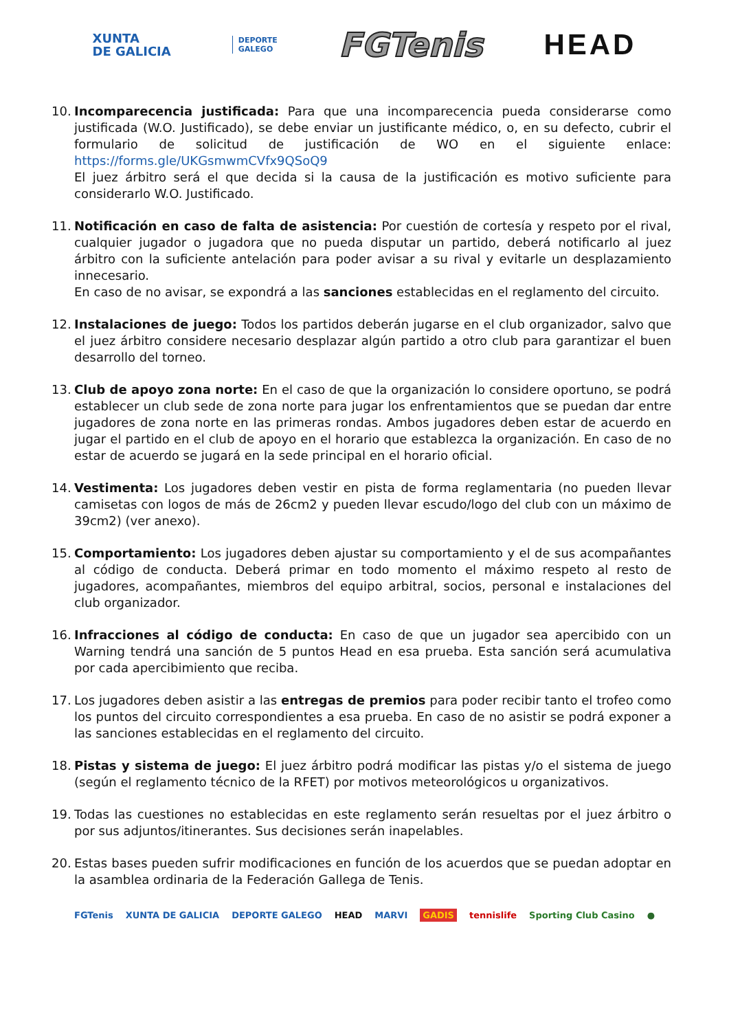XUNTA
DE GALICIA DEPORTE
GALEGO FGTenis HEAD
10. Incomparecencia justificada: Para que una incomparecencia pueda considerarse como justificada (W.O. Justificado), se debe enviar un justificante médico, o, en su defecto, cubrir el formulario de solicitud de justificación de WO en el siguiente enlace: https://forms.gle/UKGsmwmCVfx9QSoQ9
El juez árbitro será el que decida si la causa de la justificación es motivo suficiente para considerarlo W.O. Justificado.
11. Notificación en caso de falta de asistencia: Por cuestión de cortesía y respeto por el rival, cualquier jugador o jugadora que no pueda disputar un partido, deberá notificarlo al juez árbitro con la suficiente antelación para poder avisar a su rival y evitarle un desplazamiento innecesario.
En caso de no avisar, se expondrá a las sanciones establecidas en el reglamento del circuito.
12. Instalaciones de juego: Todos los partidos deberán jugarse en el club organizador, salvo que el juez árbitro considere necesario desplazar algún partido a otro club para garantizar el buen desarrollo del torneo.
13. Club de apoyo zona norte: En el caso de que la organización lo considere oportuno, se podrá establecer un club sede de zona norte para jugar los enfrentamientos que se puedan dar entre jugadores de zona norte en las primeras rondas. Ambos jugadores deben estar de acuerdo en jugar el partido en el club de apoyo en el horario que establezca la organización. En caso de no estar de acuerdo se jugará en la sede principal en el horario oficial.
14. Vestimenta: Los jugadores deben vestir en pista de forma reglamentaria (no pueden llevar camisetas con logos de más de 26cm2 y pueden llevar escudo/logo del club con un máximo de 39cm2) (ver anexo).
15. Comportamiento: Los jugadores deben ajustar su comportamiento y el de sus acompañantes al código de conducta. Deberá primar en todo momento el máximo respeto al resto de jugadores, acompañantes, miembros del equipo arbitral, socios, personal e instalaciones del club organizador.
16. Infracciones al código de conducta: En caso de que un jugador sea apercibido con un Warning tendrá una sanción de 5 puntos Head en esa prueba. Esta sanción será acumulativa por cada apercibimiento que reciba.
17. Los jugadores deben asistir a las entregas de premios para poder recibir tanto el trofeo como los puntos del circuito correspondientes a esa prueba. En caso de no asistir se podrá exponer a las sanciones establecidas en el reglamento del circuito.
18. Pistas y sistema de juego: El juez árbitro podrá modificar las pistas y/o el sistema de juego (según el reglamento técnico de la RFET) por motivos meteorológicos u organizativos.
19. Todas las cuestiones no establecidas en este reglamento serán resueltas por el juez árbitro o por sus adjuntos/itinerantes. Sus decisiones serán inapelables.
20. Estas bases pueden sufrir modificaciones en función de los acuerdos que se puedan adoptar en la asamblea ordinaria de la Federación Gallega de Tenis.
FGTenis XUNTA DE GALICIA DEPORTE GALEGO HEAD MARVI GADIS tennislife Sporting Club Casino ●